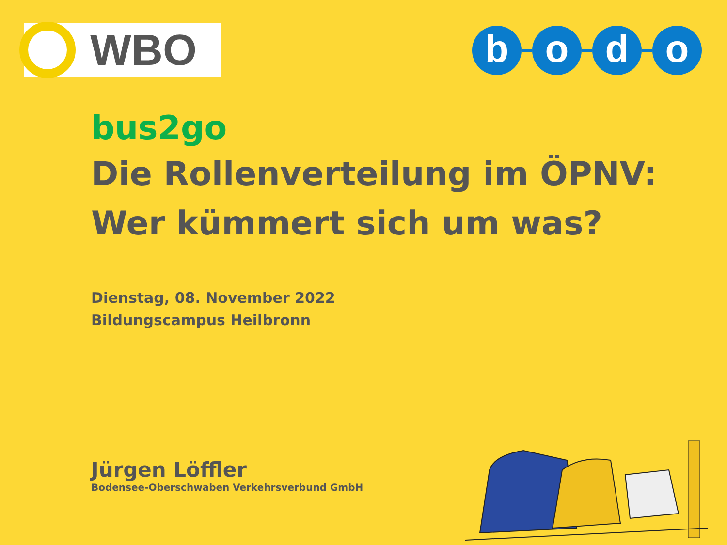WBO
b o d o
bus2go
Die Rollenverteilung im ÖPNV:
Wer kümmert sich um was?
Dienstag, 08. November 2022
Bildungscampus Heilbronn
Jürgen Löffler
Bodensee-Oberschwaben Verkehrsverbund GmbH